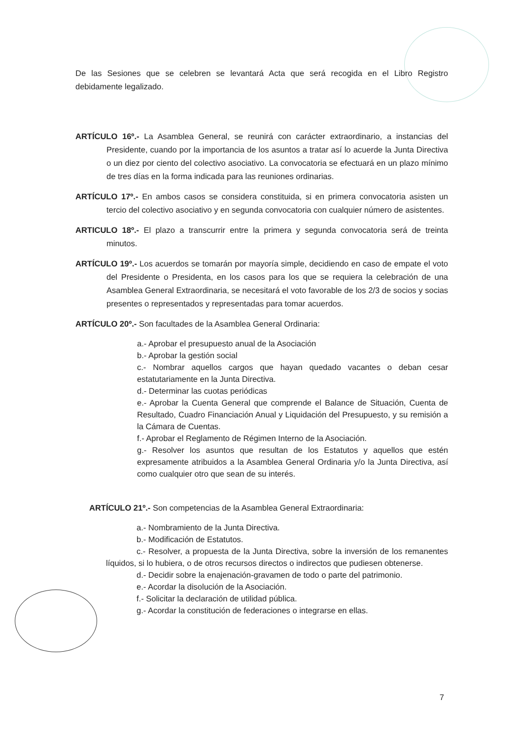De las Sesiones que se celebren se levantará Acta que será recogida en el Libro Registro debidamente legalizado.
ARTÍCULO 16º.- La Asamblea General, se reunirá con carácter extraordinario, a instancias del Presidente, cuando por la importancia de los asuntos a tratar así lo acuerde la Junta Directiva o un diez por ciento del colectivo asociativo. La convocatoria se efectuará en un plazo mínimo de tres días en la forma indicada para las reuniones ordinarias.
ARTÍCULO 17º.- En ambos casos se considera constituida, si en primera convocatoria asisten un tercio del colectivo asociativo y en segunda convocatoria con cualquier número de asistentes.
ARTICULO 18º.- El plazo a transcurrir entre la primera y segunda convocatoria será de treinta minutos.
ARTÍCULO 19º.- Los acuerdos se tomarán por mayoría simple, decidiendo en caso de empate el voto del Presidente o Presidenta, en los casos para los que se requiera la celebración de una Asamblea General Extraordinaria, se necesitará el voto favorable de los 2/3 de socios y socias presentes o representados y representadas para tomar acuerdos.
ARTÍCULO 20º.- Son facultades de la Asamblea General Ordinaria:
a.- Aprobar el presupuesto anual de la Asociación
b.- Aprobar la gestión social
c.- Nombrar aquellos cargos que hayan quedado vacantes o deban cesar estatutariamente en la Junta Directiva.
d.- Determinar las cuotas periódicas
e.- Aprobar la Cuenta General que comprende el Balance de Situación, Cuenta de Resultado, Cuadro Financiación Anual y Liquidación del Presupuesto, y su remisión a la Cámara de Cuentas.
f.- Aprobar el Reglamento de Régimen Interno de la Asociación.
g.- Resolver los asuntos que resultan de los Estatutos y aquellos que estén expresamente atribuidos a la Asamblea General Ordinaria y/o la Junta Directiva, así como cualquier otro que sean de su interés.
ARTÍCULO 21º.- Son competencias de la Asamblea General Extraordinaria:
a.- Nombramiento de la Junta Directiva.
b.- Modificación de Estatutos.
c.- Resolver, a propuesta de la Junta Directiva, sobre la inversión de los remanentes líquidos, si lo hubiera, o de otros recursos directos o indirectos que pudiesen obtenerse.
d.- Decidir sobre la enajenación-gravamen de todo o parte del patrimonio.
e.- Acordar la disolución de la Asociación.
f.- Solicitar la declaración de utilidad pública.
g.- Acordar la constitución de federaciones o integrarse en ellas.
7